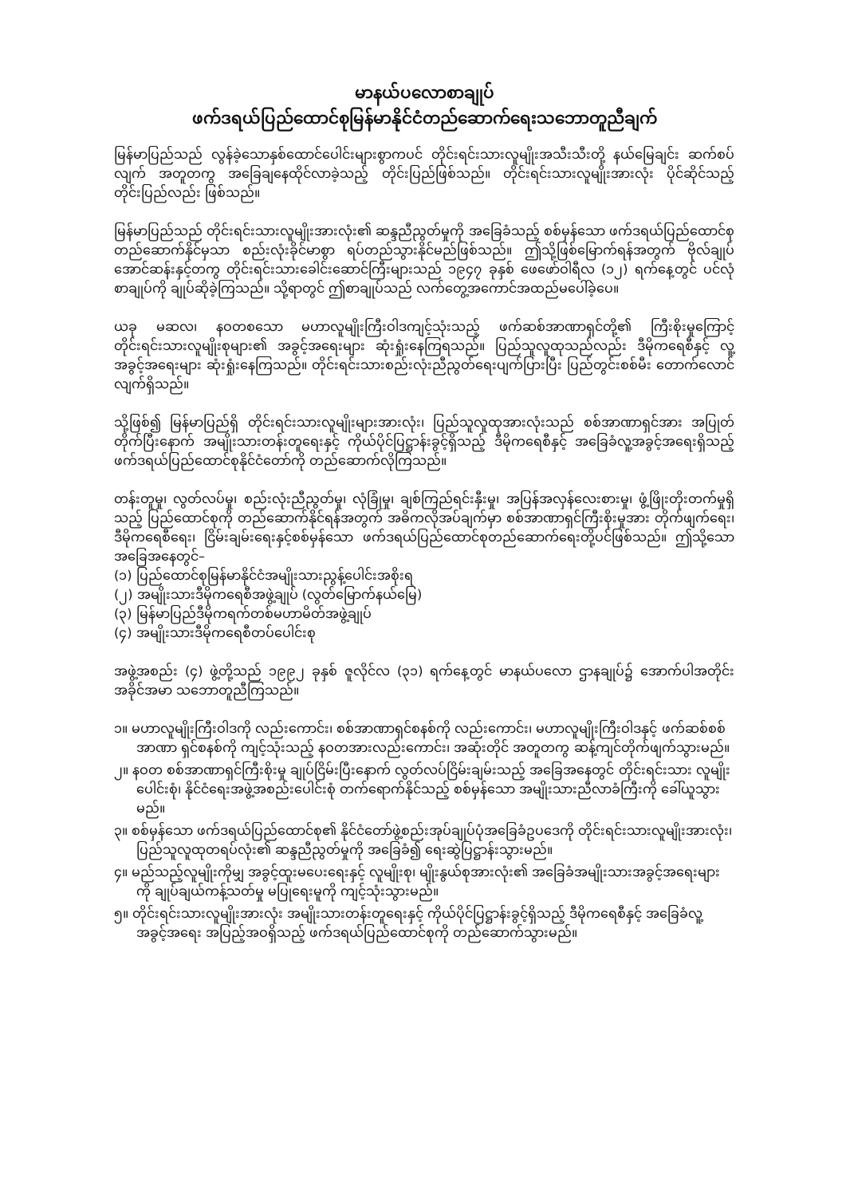မာနယ်ပလောစာချုပ်
ဖက်ဒရယ်ပြည်ထောင်စုမြန်မာနိုင်ငံတည်ဆောက်ရေးသဘောတူညီချက်
မြန်မာပြည်သည် လွန်ခဲ့သောနှစ်ထောင်ပေါင်းများစွာကပင် တိုင်းရင်းသားလူမျိုးအသီးသီးတို့ နယ်မြေချင်း ဆက်စပ်လျက် အတူတကွ အခြေချနေထိုင်လာခဲ့သည့် တိုင်းပြည်ဖြစ်သည်။ တိုင်းရင်းသားလူမျိုးအားလုံး ပိုင်ဆိုင်သည့် တိုင်းပြည်လည်း ဖြစ်သည်။
မြန်မာပြည်သည် တိုင်းရင်းသားလူမျိုးအားလုံး၏ ဆန္ဒညီညွတ်မှုကို အခြေခံသည့် စစ်မှန်သော ဖက်ဒရယ်ပြည်ထောင်စုတည်ဆောက်နိုင်မှသာ စည်းလုံးခိုင်မာစွာ ရပ်တည်သွားနိုင်မည်ဖြစ်သည်။ ဤသို့ဖြစ်မြောက်ရန်အတွက် ဗိုလ်ချုပ်အောင်ဆန်းနှင့်တကွ တိုင်းရင်းသားခေါင်းဆောင်ကြီးများသည် ၁၉၄၇ ခုနှစ် ဖေဖော်ဝါရီလ (၁၂) ရက်နေ့တွင် ပင်လုံစာချုပ်ကို ချုပ်ဆိုခဲ့ကြသည်။ သို့ရာတွင် ဤစာချုပ်သည် လက်တွေ့အကောင်အထည်မပေါ်ခဲ့ပေ။
ယခု မဆလ၊ နဝတစသော မဟာလူမျိုးကြီးဝါဒကျင့်သုံးသည့် ဖက်ဆစ်အာဏာရှင်တို့၏ ကြီးစိုးမှုကြောင့် တိုင်းရင်းသားလူမျိုးစုများ၏ အခွင့်အရေးများ ဆုံးရှုံးနေကြရသည်။ ပြည်သူလူထုသည်လည်း ဒီမိုကရေစီနှင့် လူ့အခွင့်အရေးများ ဆုံးရှုံးနေကြသည်။ တိုင်းရင်းသားစည်းလုံးညီညွတ်ရေးပျက်ပြားပြီး ပြည်တွင်းစစ်မီး တောက်လောင်လျက်ရှိသည်။
သို့ဖြစ်၍ မြန်မာပြည်ရှိ တိုင်းရင်းသားလူမျိုးများအားလုံး၊ ပြည်သူလူထုအားလုံးသည် စစ်အာဏာရှင်အား အပြုတ်တိုက်ပြီးနောက် အမျိုးသားတန်းတူရေးနှင့် ကိုယ်ပိုင်ပြဋ္ဌာန်းခွင့်ရှိသည့် ဒီမိုကရေစီနှင့် အခြေခံလူ့အခွင့်အရေးရှိသည့် ဖက်ဒရယ်ပြည်ထောင်စုနိုင်ငံတော်ကို တည်ဆောက်လိုကြသည်။
တန်းတူမှု၊ လွတ်လပ်မှု၊ စည်းလုံးညီညွတ်မှု၊ လုံခြုံမှု၊ ချစ်ကြည်ရင်းနှီးမှု၊ အပြန်အလှန်လေးစားမှု၊ ဖွံ့ဖြိုးတိုးတက်မှုရှိသည့် ပြည်ထောင်စုကို တည်ဆောက်နိုင်ရန်အတွက် အဓိကလိုအပ်ချက်မှာ စစ်အာဏာရှင်ကြီးစိုးမှုအား တိုက်ဖျက်ရေး၊ ဒီမိုကရေစီရေး၊ ငြိမ်းချမ်းရေးနှင့်စစ်မှန်သော ဖက်ဒရယ်ပြည်ထောင်စုတည်ဆောက်ရေးတို့ပင်ဖြစ်သည်။ ဤသို့သောအခြေအနေတွင်–
(၁) ပြည်ထောင်စုမြန်မာနိုင်ငံအမျိုးသားညွန့်ပေါင်းအစိုးရ
(၂) အမျိုးသားဒီမိုကရေစီအဖွဲ့ချုပ် (လွတ်မြောက်နယ်မြေ)
(၃) မြန်မာပြည်ဒီမိုကရက်တစ်မဟာမိတ်အဖွဲ့ချုပ်
(၄) အမျိုးသားဒီမိုကရေစီတပ်ပေါင်းစု
အဖွဲ့အစည်း (၄) ဖွဲ့တို့သည် ၁၉၉၂ ခုနှစ် ဇူလိုင်လ (၃၁) ရက်နေ့တွင် မာနယ်ပလော ဌာနချုပ်၌ အောက်ပါအတိုင်း အခိုင်အမာ သဘောတူညီကြသည်။
၁။ မဟာလူမျိုးကြီးဝါဒကို လည်းကောင်း၊ စစ်အာဏာရှင်စနစ်ကို လည်းကောင်း၊ မဟာလူမျိုးကြီးဝါဒနှင့် ဖက်ဆစ်စစ်အာဏာ ရှင်စနစ်ကို ကျင့်သုံးသည့် နဝတအားလည်းကောင်း၊ အဆုံးတိုင် အတူတကွ ဆန့်ကျင်တိုက်ဖျက်သွားမည်။
၂။ နဝတ စစ်အာဏာရှင်ကြီးစိုးမှု ချုပ်ငြိမ်းပြီးနောက် လွတ်လပ်ငြိမ်းချမ်းသည့် အခြေအနေတွင် တိုင်းရင်းသား လူမျိုးပေါင်းစုံ၊ နိုင်ငံရေးအဖွဲ့အစည်းပေါင်းစုံ တက်ရောက်နိုင်သည့် စစ်မှန်သော အမျိုးသားညီလာခံကြီးကို ခေါ်ယူသွားမည်။
၃။ စစ်မှန်သော ဖက်ဒရယ်ပြည်ထောင်စု၏ နိုင်ငံတော်ဖွဲ့စည်းအုပ်ချုပ်ပုံအခြေခံဥပဒေကို တိုင်းရင်းသားလူမျိုးအားလုံး၊ ပြည်သူလူထုတရပ်လုံး၏ ဆန္ဒညီညွတ်မှုကို အခြေခံ၍ ရေးဆွဲပြဋ္ဌာန်းသွားမည်။
၄။ မည်သည့်လူမျိုးကိုမျှ အခွင့်ထူးမပေးရေးနှင့် လူမျိုးစု၊ မျိုးနွယ်စုအားလုံး၏ အခြေခံအမျိုးသားအခွင့်အရေးများကို ချုပ်ချယ်ကန့်သတ်မှု မပြုရေးမူကို ကျင့်သုံးသွားမည်။
၅။ တိုင်းရင်းသားလူမျိုးအားလုံး အမျိုးသားတန်းတူရေးနှင့် ကိုယ်ပိုင်ပြဋ္ဌာန်းခွင့်ရှိသည့် ဒီမိုကရေစီနှင့် အခြေခံလူ့အခွင့်အရေး အပြည့်အဝရှိသည့် ဖက်ဒရယ်ပြည်ထောင်စုကို တည်ဆောက်သွားမည်။